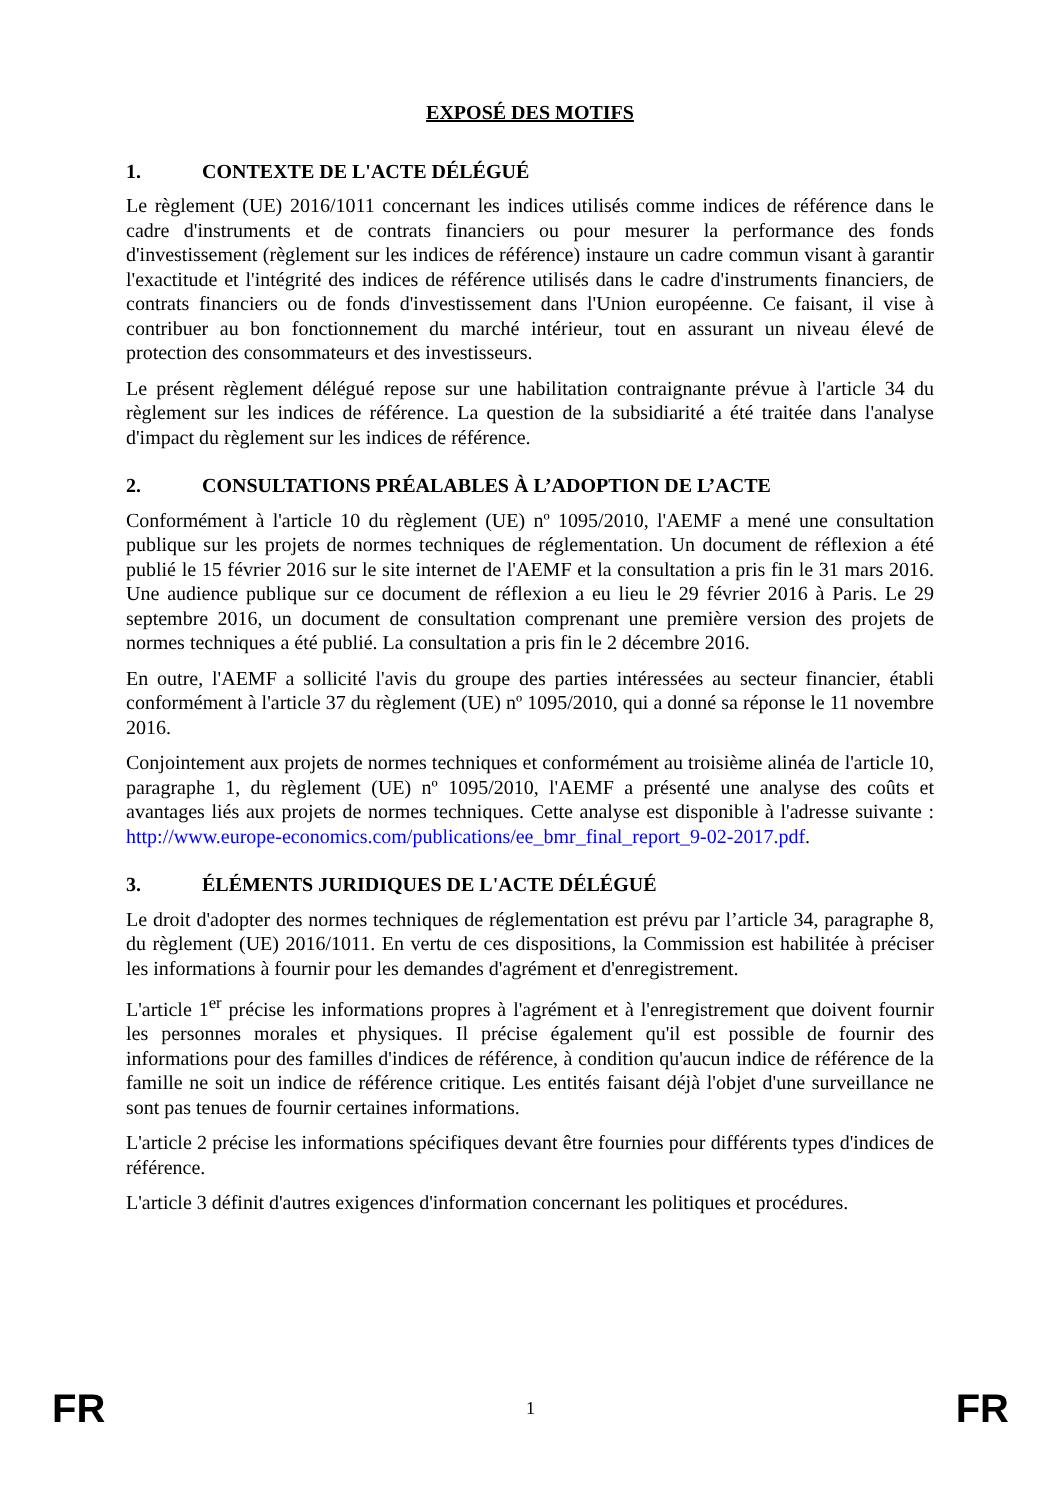EXPOSÉ DES MOTIFS
1. CONTEXTE DE L'ACTE DÉLÉGUÉ
Le règlement (UE) 2016/1011 concernant les indices utilisés comme indices de référence dans le cadre d'instruments et de contrats financiers ou pour mesurer la performance des fonds d'investissement (règlement sur les indices de référence) instaure un cadre commun visant à garantir l'exactitude et l'intégrité des indices de référence utilisés dans le cadre d'instruments financiers, de contrats financiers ou de fonds d'investissement dans l'Union européenne. Ce faisant, il vise à contribuer au bon fonctionnement du marché intérieur, tout en assurant un niveau élevé de protection des consommateurs et des investisseurs.
Le présent règlement délégué repose sur une habilitation contraignante prévue à l'article 34 du règlement sur les indices de référence. La question de la subsidiarité a été traitée dans l'analyse d'impact du règlement sur les indices de référence.
2. CONSULTATIONS PRÉALABLES À L’ADOPTION DE L’ACTE
Conformément à l'article 10 du règlement (UE) nº 1095/2010, l'AEMF a mené une consultation publique sur les projets de normes techniques de réglementation. Un document de réflexion a été publié le 15 février 2016 sur le site internet de l'AEMF et la consultation a pris fin le 31 mars 2016. Une audience publique sur ce document de réflexion a eu lieu le 29 février 2016 à Paris. Le 29 septembre 2016, un document de consultation comprenant une première version des projets de normes techniques a été publié. La consultation a pris fin le 2 décembre 2016.
En outre, l'AEMF a sollicité l'avis du groupe des parties intéressées au secteur financier, établi conformément à l'article 37 du règlement (UE) nº 1095/2010, qui a donné sa réponse le 11 novembre 2016.
Conjointement aux projets de normes techniques et conformément au troisième alinéa de l'article 10, paragraphe 1, du règlement (UE) nº 1095/2010, l'AEMF a présenté une analyse des coûts et avantages liés aux projets de normes techniques. Cette analyse est disponible à l'adresse suivante : http://www.europe-economics.com/publications/ee_bmr_final_report_9-02-2017.pdf.
3. ÉLÉMENTS JURIDIQUES DE L'ACTE DÉLÉGUÉ
Le droit d'adopter des normes techniques de réglementation est prévu par l’article 34, paragraphe 8, du règlement (UE) 2016/1011. En vertu de ces dispositions, la Commission est habilitée à préciser les informations à fournir pour les demandes d'agrément et d'enregistrement.
L'article 1<sup>er</sup> précise les informations propres à l'agrément et à l'enregistrement que doivent fournir les personnes morales et physiques. Il précise également qu'il est possible de fournir des informations pour des familles d'indices de référence, à condition qu'aucun indice de référence de la famille ne soit un indice de référence critique. Les entités faisant déjà l'objet d'une surveillance ne sont pas tenues de fournir certaines informations.
L'article 2 précise les informations spécifiques devant être fournies pour différents types d'indices de référence.
L'article 3 définit d'autres exigences d'information concernant les politiques et procédures.
FR 1 FR